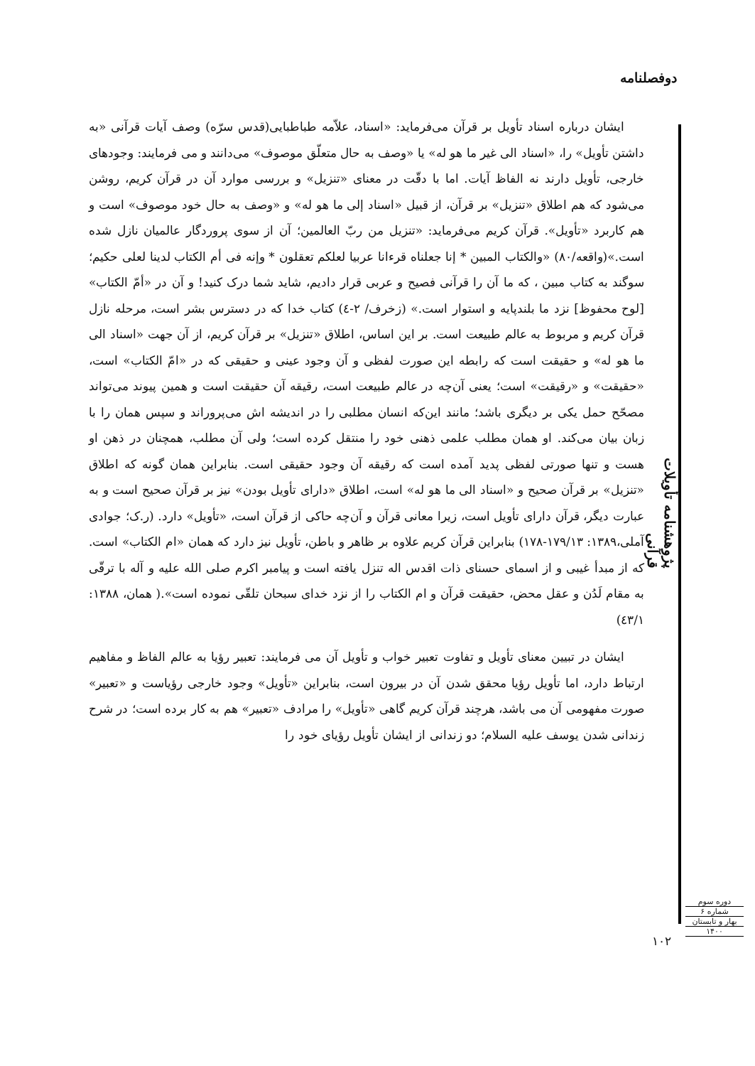دوفصلنامه
ایشان درباره اسناد تأویل بر قرآن می‌فرماید: «اسناد، علاّمه طباطبایی(قدس سرّه) وصف آیات قرآنی «به داشتن تأویل» را، «اسناد الی غیر ما هو له» یا «وصف به حال متعلّق موصوف» می‌دانند و می فرمایند: وجودهای خارجی، تأویل دارند نه الفاظ آیات. اما با دقّت در معنای «تنزیل» و بررسی موارد آن در قرآن کریم، روشن می‌شود که هم اطلاق «تنزیل» بر قرآن، از قبیل «اسناد إلی ما هو له» و «وصف به حال خود موصوف» است و هم کاربرد «تأویل». قرآن کریم می‌فرماید: «تنزیل من ربّ العالمین؛ آن از سوی پروردگار عالمیان نازل شده است.»(واقعه/۸۰) «والکتاب المبین * إنا جعلناه قرءانا عربیا لعلکم تعقلون * وإنه فی أم الکتاب لدینا لعلی حکیم؛ سوگند به کتاب مبین ، که ما آن را قرآنی فصیح و عربی قرار دادیم، شاید شما درک کنید! و آن در «أمّ الکتاب» [لوح محفوظ] نزد ما بلندپایه و استوار است.» (زخرف/ ۲-٤) کتاب خدا که در دسترس بشر است، مرحله نازل قرآن کریم و مربوط به عالم طبیعت است. بر این اساس، اطلاق «تنزیل» بر قرآن کریم، از آن جهت «اسناد الی ما هو له» و حقیقت است که رابطه این صورت لفظی و آن وجود عینی و حقیقی که در «امّ الکتاب» است، «حقیقت» و «رقیقت» است؛ یعنی آن‌چه در عالم طبیعت است، رقیقه آن حقیقت است و همین پیوند می‌تواند مصحّح حمل یکی بر دیگری باشد؛ مانند این‌که انسان مطلبی را در اندیشه اش می‌پروراند و سپس همان را با زبان بیان می‌کند. او همان مطلب علمی ذهنی خود را منتقل کرده است؛ ولی آن مطلب، همچنان در ذهن او هست و تنها صورتی لفظی پدید آمده است که رقیقه آن وجود حقیقی است. بنابراین همان گونه که اطلاق «تنزیل» بر قرآن صحیح و «اسناد الی ما هو له» است، اطلاق «دارای تأویل بودن» نیز بر قرآن صحیح است و به عبارت دیگر، قرآن دارای تأویل است، زیرا معانی قرآن و آن‌چه حاکی از قرآن است، «تأویل» دارد. (ر.ک؛ جوادی آملی،۱۳۸۹: ۱۷۹/۱۳-۱۷۸) بنابراین قرآن کریم علاوه بر ظاهر و باطن، تأویل نیز دارد که همان «ام الکتاب» است. که از مبدأ غیبی و از اسمای حسنای ذات اقدس اله تنزل یافته است و پیامبر اکرم صلی الله علیه و آله با ترقّی به مقام لَدُن و عقل محض، حقیقت قرآن و ام الکتاب را از نزد خدای سبحان تلقّی نموده است».( همان، ۱۳۸۸: ٤۳/۱)
ایشان در تبیین معنای تأویل و تفاوت تعبیر خواب و تأویل آن می فرمایند: تعبیر رؤیا به عالم الفاظ و مفاهیم ارتباط دارد، اما تأویل رؤیا محقق شدن آن در بیرون است، بنابراین «تأویل» وجود خارجی رؤیاست و «تعبیر» صورت مفهومی آن می باشد، هرچند قرآن کریم گاهی «تأویل» را مرادف «تعبیر» هم به کار برده است؛ در شرح زندانی شدن یوسف علیه السلام؛ دو زندانی از ایشان تأویل رؤیای خود را
پژوهشنامه تأویلات قرآنی
دوره سوم
شماره ۶
بهار و تابستان
۱۴۰۰
۱۰۲